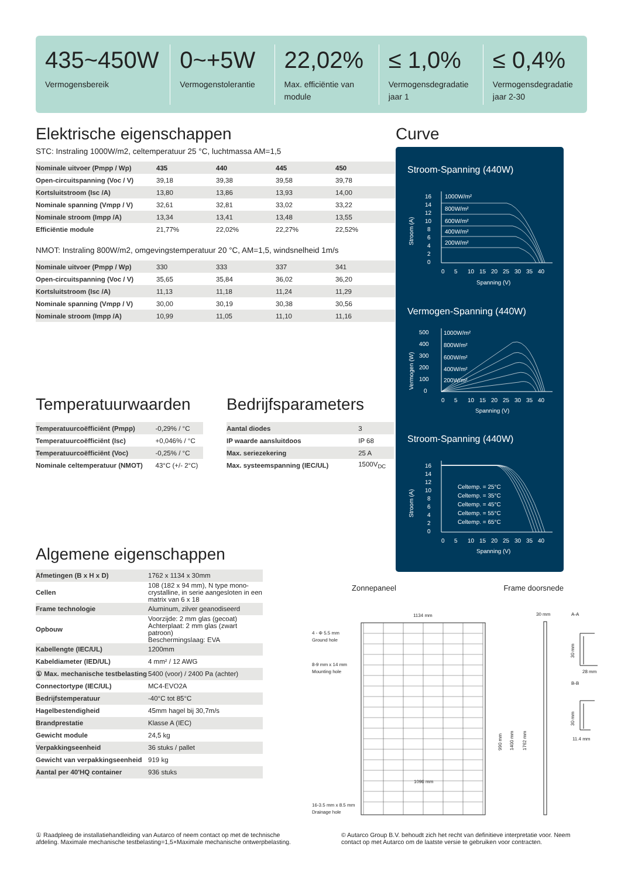435~450W
Vermogensbereik
0~+5W
Vermogenstolerantie
22,02%
Max. efficiëntie van module
≤ 1,0%
Vermogensdegradatie jaar 1
≤ 0,4%
Vermogensdegradatie jaar 2-30
Elektrische eigenschappen
STC: Instraling 1000W/m2, celtemperatuur 25 °C, luchtmassa AM=1,5
| Nominale uitvoer (Pmpp / Wp) | 435 | 440 | 445 | 450 |
| Open-circuitspanning (Voc / V) | 39,18 | 39,38 | 39,58 | 39,78 |
| Kortsluitstroom (Isc /A) | 13,80 | 13,86 | 13,93 | 14,00 |
| Nominale spanning (Vmpp / V) | 32,61 | 32,81 | 33,02 | 33,22 |
| Nominale stroom (Impp /A) | 13,34 | 13,41 | 13,48 | 13,55 |
| Efficiëntie module | 21,77% | 22,02% | 22,27% | 22,52% |
NMOT: Instraling 800W/m2, omgevingstemperatuur 20 °C, AM=1,5, windsnelheid 1m/s
| Nominale uitvoer (Pmpp / Wp) | 330 | 333 | 337 | 341 |
| Open-circuitspanning (Voc / V) | 35,65 | 35,84 | 36,02 | 36,20 |
| Kortsluitstroom (Isc /A) | 11,13 | 11,18 | 11,24 | 11,29 |
| Nominale spanning (Vmpp / V) | 30,00 | 30,19 | 30,38 | 30,56 |
| Nominale stroom (Impp /A) | 10,99 | 11,05 | 11,10 | 11,16 |
Curve
Stroom-Spanning (440W)
Stroom (A)
16
14
12
10
8
6
4
2
0
1000W/m²
800W/m²
600W/m²
400W/m²
200W/m²
0
5
10
15
20
25
30
35
40
Spanning (V)
Vermogen-Spanning (440W)
Vermogen (W)
500
400
300
200
100
0
1000W/m²
800W/m²
600W/m²
400W/m²
200W/m²
0
5
10
15
20
25
30
35
40
Spanning (V)
Stroom-Spanning (440W)
Stroom (A)
16
14
12
10
8
6
4
2
0
Celtemp. = 25°C
Celtemp. = 35°C
Celtemp. = 45°C
Celtemp. = 55°C
Celtemp. = 65°C
0
5
10
15
20
25
30
35
40
Spanning (V)
Temperatuurwaarden
| Temperatuurcoëfficiënt (Pmpp) | -0,29% / °C |
| Temperatuurcoëfficiënt (Isc) | +0,046% / °C |
| Temperatuurcoëfficiënt (Voc) | -0,25% / °C |
| Nominale celtemperatuur (NMOT) | 43°C (+/- 2°C) |
Bedrijfsparameters
| Aantal diodes | 3 |
| IP waarde aansluitdoos | IP 68 |
| Max. seriezekering | 25 A |
| Max. systeemspanning (IEC/UL) | 1500V<sub>DC</sub> |
Algemene eigenschappen
| Afmetingen (B x H x D) | 1762 x 1134 x 30mm |
| Cellen | 108 (182 x 94 mm), N type mono-crystalline, in serie aangesloten in een matrix van 6 x 18 |
| Frame technologie | Aluminum, zilver geanodiseerd |
| Opbouw | Voorzijde: 2 mm glas (gecoat) Achterplaat: 2 mm glas (zwart patroon) Beschermingslaag: EVA |
| Kabellengte (IEC/UL) | 1200mm |
| Kabeldiameter (IED/UL) | 4 mm² / 12 AWG |
| ① Max. mechanische testbelasting | 5400 (voor) / 2400 Pa (achter) |
| Connectortype (IEC/UL) | MC4-EVO2A |
| Bedrijfstemperatuur | -40°C tot 85°C |
| Hagelbestendigheid | 45mm hagel bij 30,7m/s |
| Brandprestatie | Klasse A (IEC) |
| Gewicht module | 24,5 kg |
| Verpakkingseenheid | 36 stuks / pallet |
| Gewicht van verpakkingseenheid | 919 kg |
| Aantal per 40'HQ container | 936 stuks |
Zonnepaneel Frame doorsnede
4 - Φ 5.5 mm
Ground hole
8-9 mm x 14 mm
Mounting hole
16-3.5 mm x 8.5 mm
Drainage hole
1134 mm
1096 mm
990 mm
1400 mm
1762 mm
30 mm
A-A
B-B
30 mm
28 mm
30 mm
11.4 mm
① Raadpleeg de installatiehandleiding van Autarco of neem contact op met de technische afdeling. Maximale mechanische testbelasting=1,5×Maximale mechanische ontwerpbelasting.
© Autarco Group B.V. behoudt zich het recht van definitieve interpretatie voor. Neem contact op met Autarco om de laatste versie te gebruiken voor contracten.